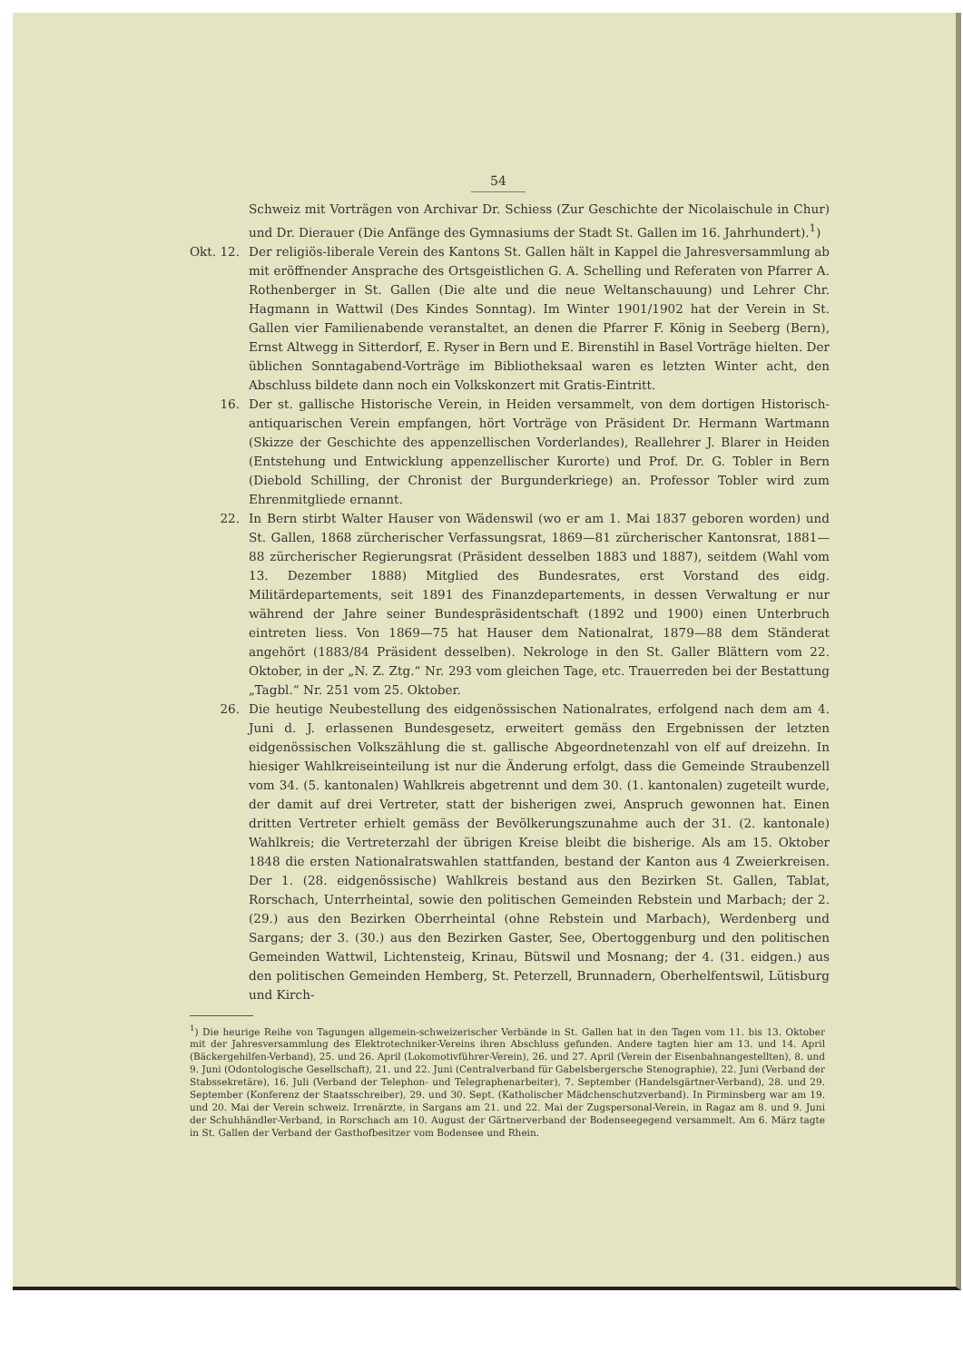54
Schweiz mit Vorträgen von Archivar Dr. Schiess (Zur Geschichte der Nicolaischule in Chur) und Dr. Dierauer (Die Anfänge des Gymnasiums der Stadt St. Gallen im 16. Jahrhundert).<sup>1</sup>)
Okt. 12. Der religiös-liberale Verein des Kantons St. Gallen hält in Kappel die Jahresversammlung ab mit eröffnender Ansprache des Ortsgeistlichen G. A. Schelling und Referaten von Pfarrer A. Rothenberger in St. Gallen (Die alte und die neue Weltanschauung) und Lehrer Chr. Hagmann in Wattwil (Des Kindes Sonntag). Im Winter 1901/1902 hat der Verein in St. Gallen vier Familienabende veranstaltet, an denen die Pfarrer F. König in Seeberg (Bern), Ernst Altwegg in Sitterdorf, E. Ryser in Bern und E. Birenstihl in Basel Vorträge hielten. Der üblichen Sonntagabend-Vorträge im Bibliotheksaal waren es letzten Winter acht, den Abschluss bildete dann noch ein Volkskonzert mit Gratis-Eintritt.
16. Der st. gallische Historische Verein, in Heiden versammelt, von dem dortigen Historisch-antiquarischen Verein empfangen, hört Vorträge von Präsident Dr. Hermann Wartmann (Skizze der Geschichte des appenzellischen Vorderlandes), Reallehrer J. Blarer in Heiden (Entstehung und Entwicklung appenzellischer Kurorte) und Prof. Dr. G. Tobler in Bern (Diebold Schilling, der Chronist der Burgunderkriege) an. Professor Tobler wird zum Ehrenmitgliede ernannt.
22. In Bern stirbt Walter Hauser von Wädenswil (wo er am 1. Mai 1837 geboren worden) und St. Gallen, 1868 zürcherischer Verfassungsrat, 1869—81 zürcherischer Kantonsrat, 1881—88 zürcherischer Regierungsrat (Präsident desselben 1883 und 1887), seitdem (Wahl vom 13. Dezember 1888) Mitglied des Bundesrates, erst Vorstand des eidg. Militärdepartements, seit 1891 des Finanzdepartements, in dessen Verwaltung er nur während der Jahre seiner Bundespräsidentschaft (1892 und 1900) einen Unterbruch eintreten liess. Von 1869—75 hat Hauser dem Nationalrat, 1879—88 dem Ständerat angehört (1883/84 Präsident desselben). Nekrologe in den St. Galler Blättern vom 22. Oktober, in der „N. Z. Ztg.“ Nr. 293 vom gleichen Tage, etc. Trauerreden bei der Bestattung „Tagbl.“ Nr. 251 vom 25. Oktober.
26. Die heutige Neubestellung des eidgenössischen Nationalrates, erfolgend nach dem am 4. Juni d. J. erlassenen Bundesgesetz, erweitert gemäss den Ergebnissen der letzten eidgenössischen Volkszählung die st. gallische Abgeordnetenzahl von elf auf dreizehn. In hiesiger Wahlkreiseinteilung ist nur die Änderung erfolgt, dass die Gemeinde Straubenzell vom 34. (5. kantonalen) Wahlkreis abgetrennt und dem 30. (1. kantonalen) zugeteilt wurde, der damit auf drei Vertreter, statt der bisherigen zwei, Anspruch gewonnen hat. Einen dritten Vertreter erhielt gemäss der Bevölkerungszunahme auch der 31. (2. kantonale) Wahlkreis; die Vertreterzahl der übrigen Kreise bleibt die bisherige. Als am 15. Oktober 1848 die ersten Nationalratswahlen stattfanden, bestand der Kanton aus 4 Zweierkreisen. Der 1. (28. eidgenössische) Wahlkreis bestand aus den Bezirken St. Gallen, Tablat, Rorschach, Unterrheintal, sowie den politischen Gemeinden Rebstein und Marbach; der 2. (29.) aus den Bezirken Oberrheintal (ohne Rebstein und Marbach), Werdenberg und Sargans; der 3. (30.) aus den Bezirken Gaster, See, Obertoggenburg und den politischen Gemeinden Wattwil, Lichtensteig, Krinau, Bütswil und Mosnang; der 4. (31. eidgen.) aus den politischen Gemeinden Hemberg, St. Peterzell, Brunnadern, Oberhelfentswil, Lütisburg und Kirch-
<sup>1</sup>) Die heurige Reihe von Tagungen allgemein-schweizerischer Verbände in St. Gallen hat in den Tagen vom 11. bis 13. Oktober mit der Jahresversammlung des Elektrotechniker-Vereins ihren Abschluss gefunden. Andere tagten hier am 13. und 14. April (Bäckergehilfen-Verband), 25. und 26. April (Lokomotivführer-Verein), 26. und 27. April (Verein der Eisenbahnangestellten), 8. und 9. Juni (Odontologische Gesellschaft), 21. und 22. Juni (Centralverband für Gabelsbergersche Stenographie), 22. Juni (Verband der Stabssekretäre), 16. Juli (Verband der Telephon- und Telegraphenarbeiter), 7. September (Handelsgärtner-Verband), 28. und 29. September (Konferenz der Staatsschreiber), 29. und 30. Sept. (Katholischer Mädchenschutzverband). In Pirminsberg war am 19. und 20. Mai der Verein schweiz. Irrenärzte, in Sargans am 21. und 22. Mai der Zugspersonal-Verein, in Ragaz am 8. und 9. Juni der Schuhhändler-Verband, in Rorschach am 10. August der Gärtnerverband der Bodenseegegend versammelt. Am 6. März tagte in St. Gallen der Verband der Gasthofbesitzer vom Bodensee und Rhein.